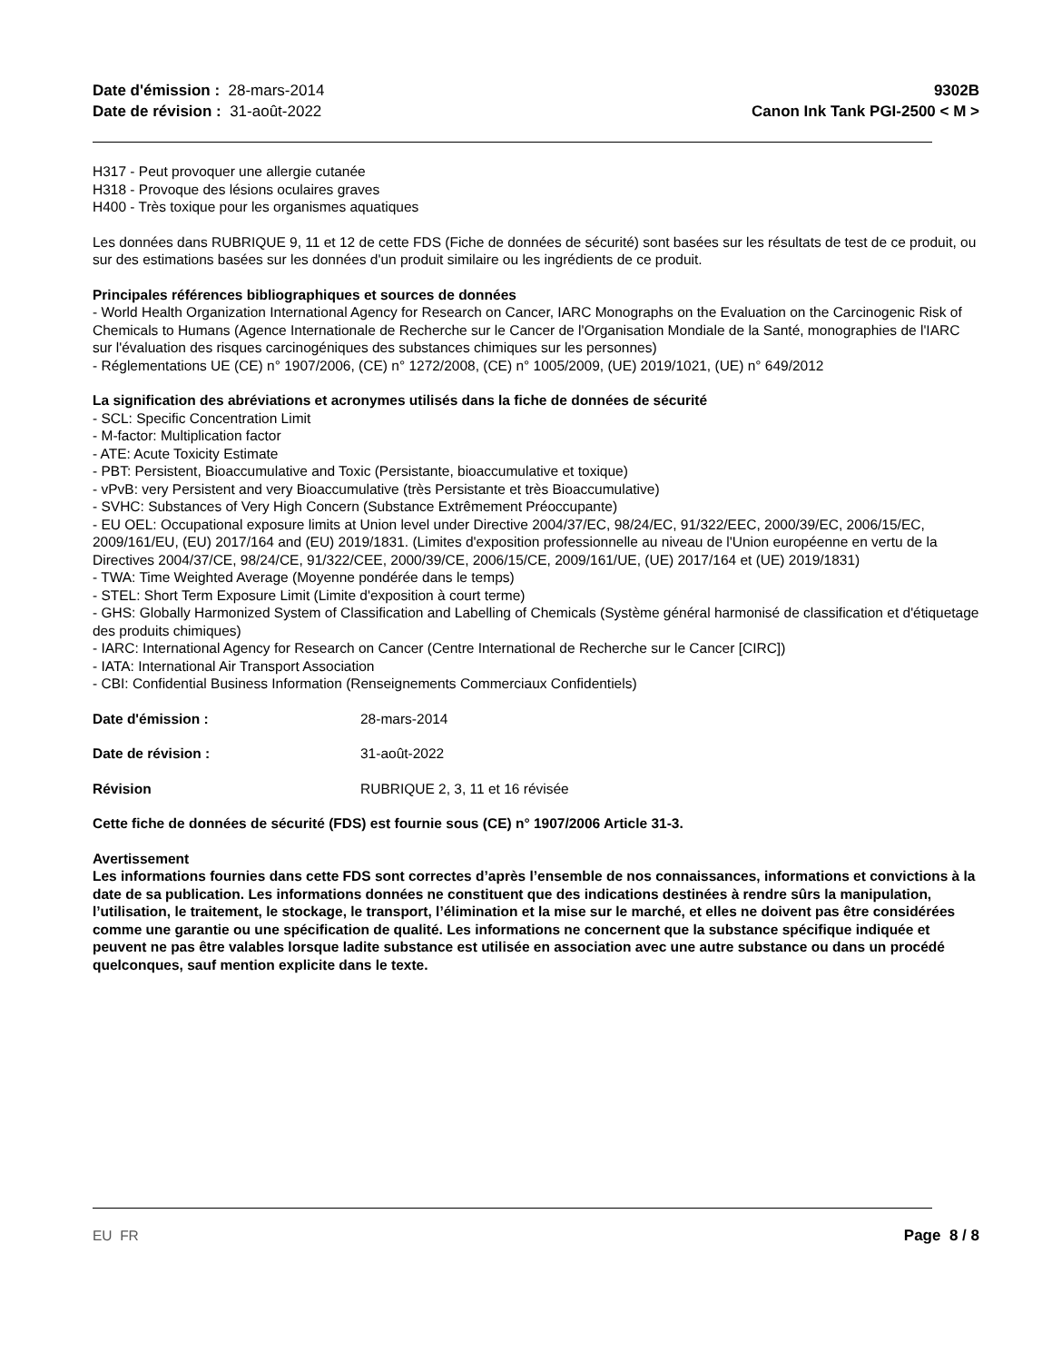Date d'émission : 28-mars-2014
Date de révision : 31-août-2022
9302B
Canon Ink Tank PGI-2500 < M >
H317 - Peut provoquer une allergie cutanée
H318 - Provoque des lésions oculaires graves
H400 - Très toxique pour les organismes aquatiques
Les données dans RUBRIQUE 9, 11 et 12 de cette FDS (Fiche de données de sécurité) sont basées sur les résultats de test de ce produit, ou sur des estimations basées sur les données d'un produit similaire ou les ingrédients de ce produit.
Principales références bibliographiques et sources de données
- World Health Organization International Agency for Research on Cancer, IARC Monographs on the Evaluation on the Carcinogenic Risk of Chemicals to Humans (Agence Internationale de Recherche sur le Cancer de l'Organisation Mondiale de la Santé, monographies de l'IARC sur l'évaluation des risques carcinogéniques des substances chimiques sur les personnes)
- Réglementations UE (CE) n° 1907/2006, (CE) n° 1272/2008, (CE) n° 1005/2009, (UE) 2019/1021, (UE) n° 649/2012
La signification des abréviations et acronymes utilisés dans la fiche de données de sécurité
- SCL: Specific Concentration Limit
- M-factor: Multiplication factor
- ATE: Acute Toxicity Estimate
- PBT: Persistent, Bioaccumulative and Toxic (Persistante, bioaccumulative et toxique)
- vPvB: very Persistent and very Bioaccumulative (très Persistante et très Bioaccumulative)
- SVHC: Substances of Very High Concern (Substance Extrêmement Préoccupante)
- EU OEL: Occupational exposure limits at Union level under Directive 2004/37/EC, 98/24/EC, 91/322/EEC, 2000/39/EC, 2006/15/EC, 2009/161/EU, (EU) 2017/164 and (EU) 2019/1831. (Limites d'exposition professionnelle au niveau de l'Union européenne en vertu de la Directives 2004/37/CE, 98/24/CE, 91/322/CEE, 2000/39/CE, 2006/15/CE, 2009/161/UE, (UE) 2017/164 et (UE) 2019/1831)
- TWA: Time Weighted Average (Moyenne pondérée dans le temps)
- STEL: Short Term Exposure Limit (Limite d'exposition à court terme)
- GHS: Globally Harmonized System of Classification and Labelling of Chemicals (Système général harmonisé de classification et d'étiquetage des produits chimiques)
- IARC: International Agency for Research on Cancer (Centre International de Recherche sur le Cancer [CIRC])
- IATA: International Air Transport Association
- CBI: Confidential Business Information (Renseignements Commerciaux Confidentiels)
Date d'émission : 28-mars-2014
Date de révision : 31-août-2022
Révision RUBRIQUE 2, 3, 11 et 16 révisée
Cette fiche de données de sécurité (FDS) est fournie sous (CE) n° 1907/2006 Article 31-3.
Avertissement
Les informations fournies dans cette FDS sont correctes d’après l’ensemble de nos connaissances, informations et convictions à la date de sa publication. Les informations données ne constituent que des indications destinées à rendre sûrs la manipulation, l’utilisation, le traitement, le stockage, le transport, l’élimination et la mise sur le marché, et elles ne doivent pas être considérées comme une garantie ou une spécification de qualité. Les informations ne concernent que la substance spécifique indiquée et peuvent ne pas être valables lorsque ladite substance est utilisée en association avec une autre substance ou dans un procédé quelconques, sauf mention explicite dans le texte.
EU FR Page 8 / 8